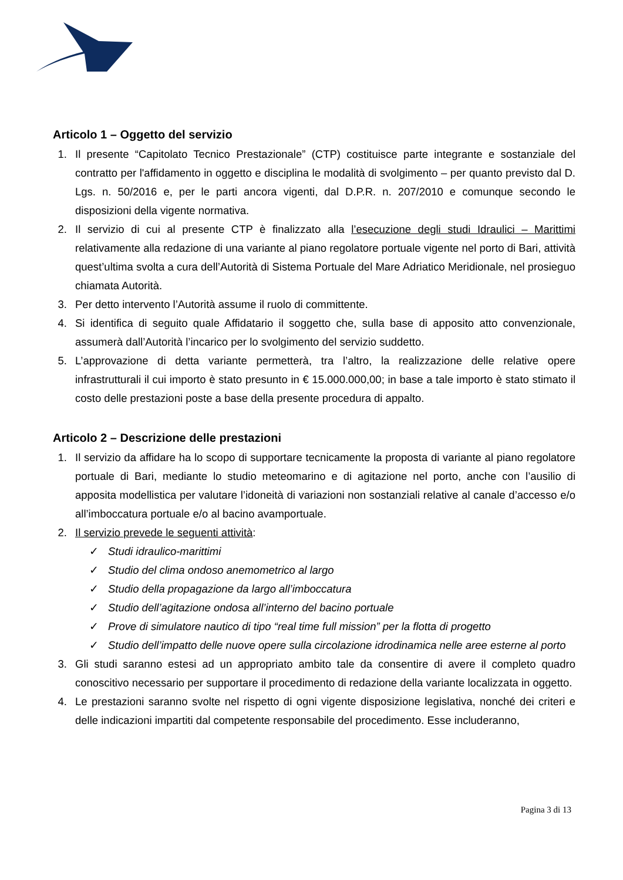Articolo 1 – Oggetto del servizio
1. Il presente “Capitolato Tecnico Prestazionale” (CTP) costituisce parte integrante e sostanziale del contratto per l'affidamento in oggetto e disciplina le modalità di svolgimento – per quanto previsto dal D. Lgs. n. 50/2016 e, per le parti ancora vigenti, dal D.P.R. n. 207/2010 e comunque secondo le disposizioni della vigente normativa.
2. Il servizio di cui al presente CTP è finalizzato alla l’esecuzione degli studi Idraulici – Marittimi relativamente alla redazione di una variante al piano regolatore portuale vigente nel porto di Bari, attività quest’ultima svolta a cura dell’Autorità di Sistema Portuale del Mare Adriatico Meridionale, nel prosieguo chiamata Autorità.
3. Per detto intervento l’Autorità assume il ruolo di committente.
4. Si identifica di seguito quale Affidatario il soggetto che, sulla base di apposito atto convenzionale, assumerà dall’Autorità l’incarico per lo svolgimento del servizio suddetto.
5. L’approvazione di detta variante permetterà, tra l’altro, la realizzazione delle relative opere infrastrutturali il cui importo è stato presunto in € 15.000.000,00; in base a tale importo è stato stimato il costo delle prestazioni poste a base della presente procedura di appalto.
Articolo 2 – Descrizione delle prestazioni
1. Il servizio da affidare ha lo scopo di supportare tecnicamente la proposta di variante al piano regolatore portuale di Bari, mediante lo studio meteomarino e di agitazione nel porto, anche con l’ausilio di apposita modellistica per valutare l’idoneità di variazioni non sostanziali relative al canale d’accesso e/o all’imboccatura portuale e/o al bacino avamportuale.
2. Il servizio prevede le seguenti attività:
✓ Studi idraulico-marittimi
✓ Studio del clima ondoso anemometrico al largo
✓ Studio della propagazione da largo all’imboccatura
✓ Studio dell’agitazione ondosa all’interno del bacino portuale
✓ Prove di simulatore nautico di tipo “real time full mission” per la flotta di progetto
✓ Studio dell’impatto delle nuove opere sulla circolazione idrodinamica nelle aree esterne al porto
3. Gli studi saranno estesi ad un appropriato ambito tale da consentire di avere il completo quadro conoscitivo necessario per supportare il procedimento di redazione della variante localizzata in oggetto.
4. Le prestazioni saranno svolte nel rispetto di ogni vigente disposizione legislativa, nonché dei criteri e delle indicazioni impartiti dal competente responsabile del procedimento. Esse includeranno,
Pagina 3 di 13